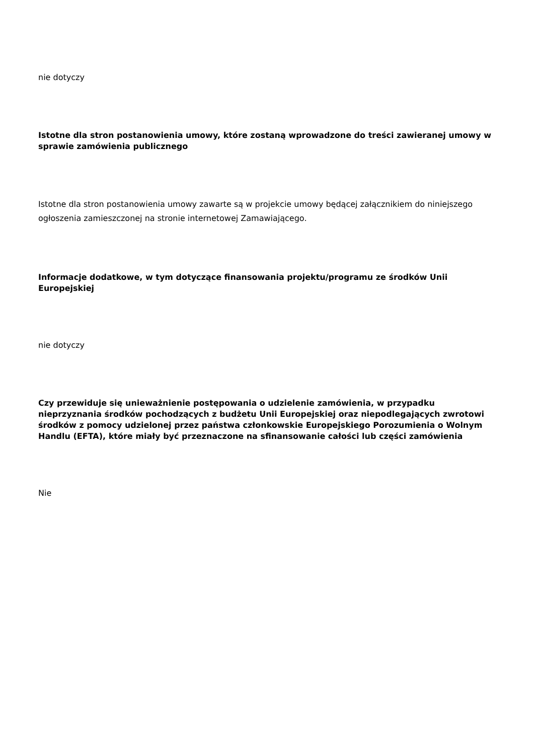nie dotyczy
Istotne dla stron postanowienia umowy, które zostaną wprowadzone do treści zawieranej umowy w sprawie zamówienia publicznego
Istotne dla stron postanowienia umowy zawarte są w projekcie umowy będącej załącznikiem do niniejszego ogłoszenia zamieszczonej na stronie internetowej Zamawiającego.
Informacje dodatkowe, w tym dotyczące finansowania projektu/programu ze środków Unii Europejskiej
nie dotyczy
Czy przewiduje się unieważnienie postępowania o udzielenie zamówienia, w przypadku nieprzyznania środków pochodzących z budżetu Unii Europejskiej oraz niepodlegających zwrotowi środków z pomocy udzielonej przez państwa członkowskie Europejskiego Porozumienia o Wolnym Handlu (EFTA), które miały być przeznaczone na sfinansowanie całości lub części zamówienia
Nie